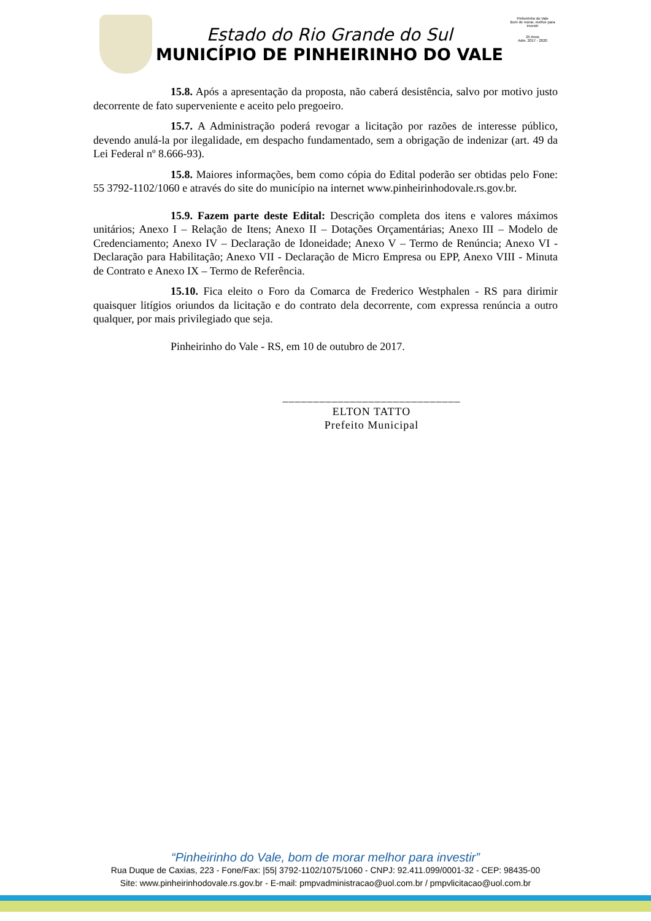Estado do Rio Grande do Sul
MUNICÍPIO DE PINHEIRINHO DO VALE
Pinheirinho do Vale
Bom de morar, melhor para investir
25 Anos
Adm. 2017 - 2020
15.8. Após a apresentação da proposta, não caberá desistência, salvo por motivo justo decorrente de fato superveniente e aceito pelo pregoeiro.
15.7. A Administração poderá revogar a licitação por razões de interesse público, devendo anulá-la por ilegalidade, em despacho fundamentado, sem a obrigação de indenizar (art. 49 da Lei Federal nº 8.666-93).
15.8. Maiores informações, bem como cópia do Edital poderão ser obtidas pelo Fone: 55 3792-1102/1060 e através do site do município na internet www.pinheirinhodovale.rs.gov.br.
15.9. Fazem parte deste Edital: Descrição completa dos itens e valores máximos unitários; Anexo I – Relação de Itens; Anexo II – Dotações Orçamentárias; Anexo III – Modelo de Credenciamento; Anexo IV – Declaração de Idoneidade; Anexo V – Termo de Renúncia; Anexo VI - Declaração para Habilitação; Anexo VII - Declaração de Micro Empresa ou EPP, Anexo VIII - Minuta de Contrato e Anexo IX – Termo de Referência.
15.10. Fica eleito o Foro da Comarca de Frederico Westphalen - RS para dirimir quaisquer litígios oriundos da licitação e do contrato dela decorrente, com expressa renúncia a outro qualquer, por mais privilegiado que seja.
Pinheirinho do Vale - RS, em 10 de outubro de 2017.
_____________________________
ELTON TATTO
Prefeito Municipal
“Pinheirinho do Vale, bom de morar melhor para investir”
Rua Duque de Caxias, 223 - Fone/Fax: |55| 3792-1102/1075/1060 - CNPJ: 92.411.099/0001-32 - CEP: 98435-00
Site: www.pinheirinhodovale.rs.gov.br - E-mail: pmpvadministracao@uol.com.br / pmpvlicitacao@uol.com.br